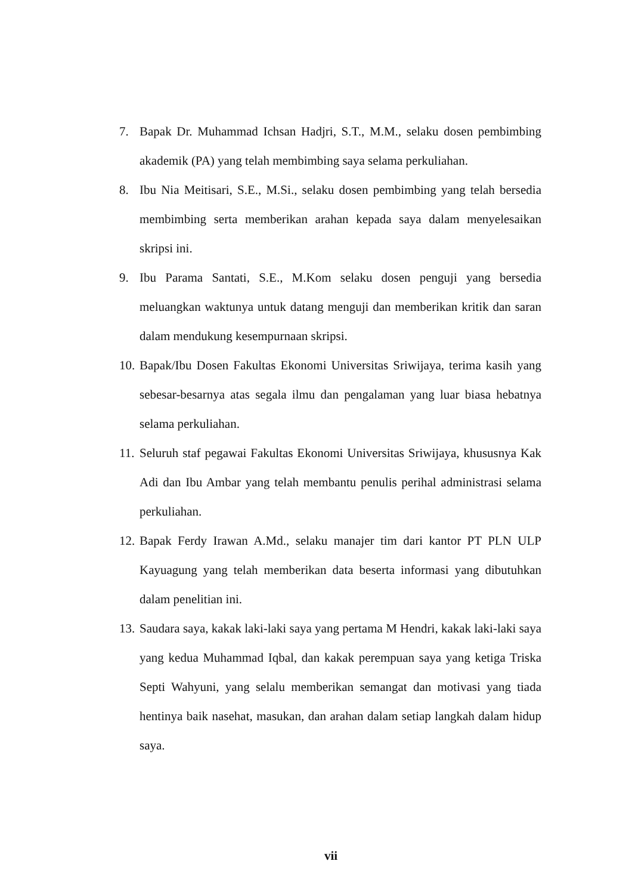7. Bapak Dr. Muhammad Ichsan Hadjri, S.T., M.M., selaku dosen pembimbing akademik (PA) yang telah membimbing saya selama perkuliahan.
8. Ibu Nia Meitisari, S.E., M.Si., selaku dosen pembimbing yang telah bersedia membimbing serta memberikan arahan kepada saya dalam menyelesaikan skripsi ini.
9. Ibu Parama Santati, S.E., M.Kom selaku dosen penguji yang bersedia meluangkan waktunya untuk datang menguji dan memberikan kritik dan saran dalam mendukung kesempurnaan skripsi.
10. Bapak/Ibu Dosen Fakultas Ekonomi Universitas Sriwijaya, terima kasih yang sebesar-besarnya atas segala ilmu dan pengalaman yang luar biasa hebatnya selama perkuliahan.
11. Seluruh staf pegawai Fakultas Ekonomi Universitas Sriwijaya, khususnya Kak Adi dan Ibu Ambar yang telah membantu penulis perihal administrasi selama perkuliahan.
12. Bapak Ferdy Irawan A.Md., selaku manajer tim dari kantor PT PLN ULP Kayuagung yang telah memberikan data beserta informasi yang dibutuhkan dalam penelitian ini.
13. Saudara saya, kakak laki-laki saya yang pertama M Hendri, kakak laki-laki saya yang kedua Muhammad Iqbal, dan kakak perempuan saya yang ketiga Triska Septi Wahyuni, yang selalu memberikan semangat dan motivasi yang tiada hentinya baik nasehat, masukan, dan arahan dalam setiap langkah dalam hidup saya.
vii